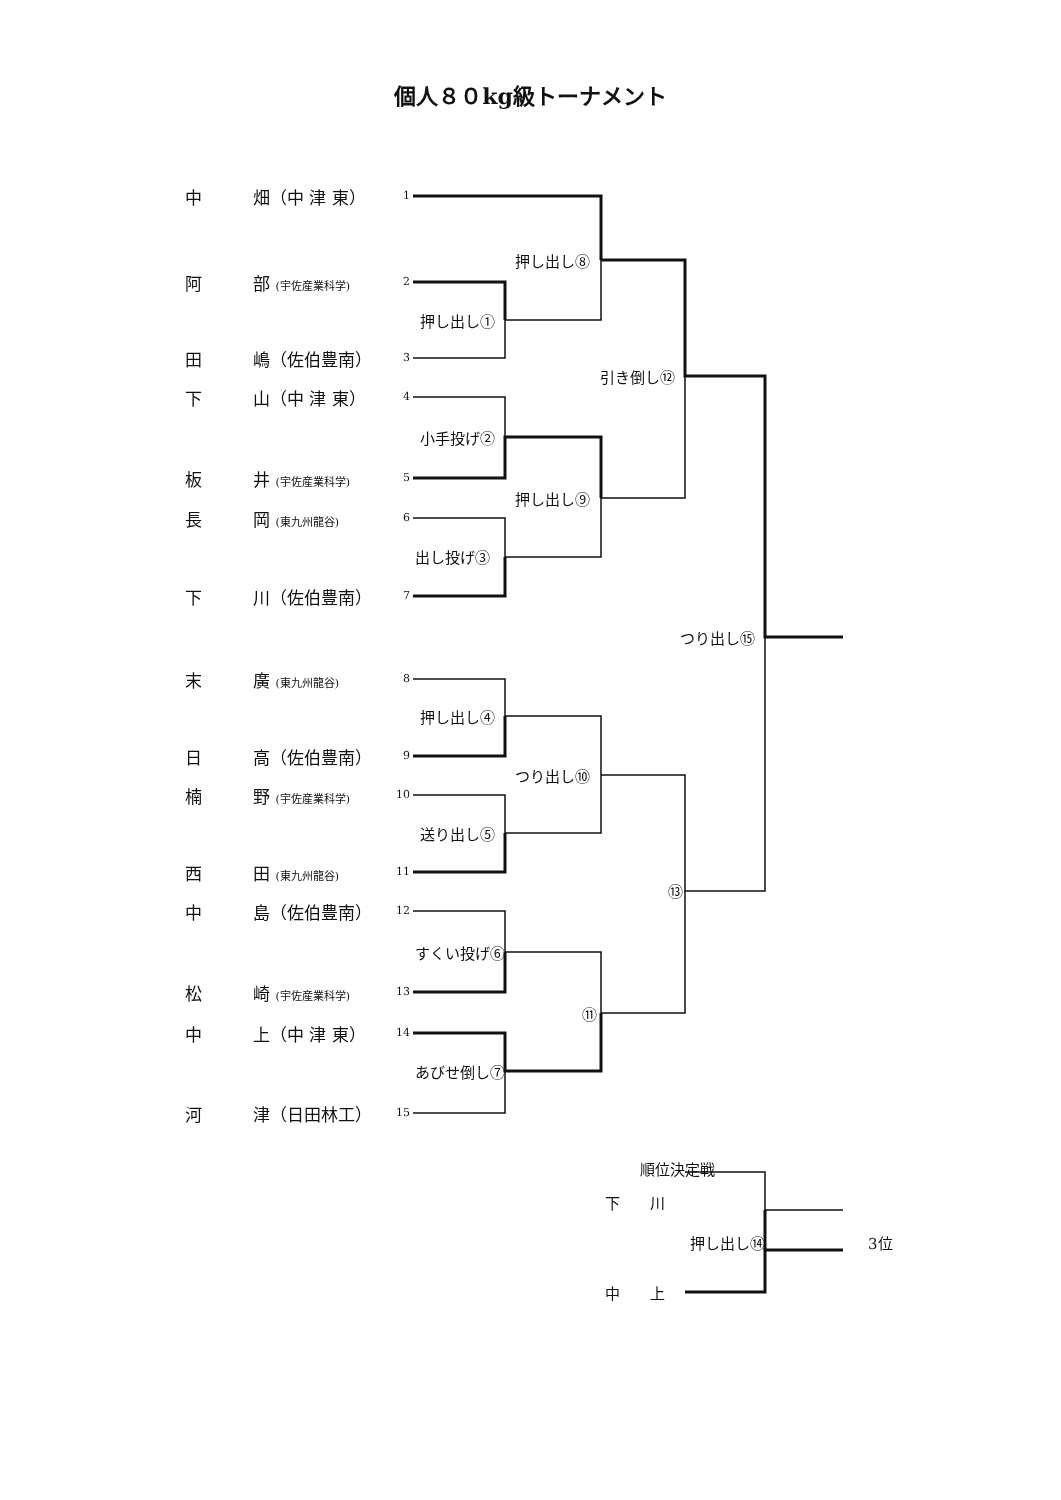個人８０kg級トーナメント
中　　　畑（中 津 東）
阿　　　部 (宇佐産業科学)
田　　　嶋（佐伯豊南）
下　　　山（中 津 東）
板　　　井 (宇佐産業科学)
長　　　岡 (東九州龍谷)
下　　　川（佐伯豊南）
末　　　廣 (東九州龍谷)
日　　　高（佐伯豊南）
楠　　　野 (宇佐産業科学)
西　　　田 (東九州龍谷)
中　　　島（佐伯豊南）
松　　　崎 (宇佐産業科学)
中　　　上（中 津 東）
河　　　津（日田林工）
1
2
3
4
5
6
7
8
9
10
11
12
13
14
15
押し出し⑧
押し出し①
引き倒し⑫
小手投げ②
押し出し⑨
出し投げ③
つり出し⑮
押し出し④
つり出し⑩
送り出し⑤
⑬
すくい投げ⑥
⑪
あびせ倒し⑦
順位決定戦
下　　川
押し出し⑭ 3位
中　　上